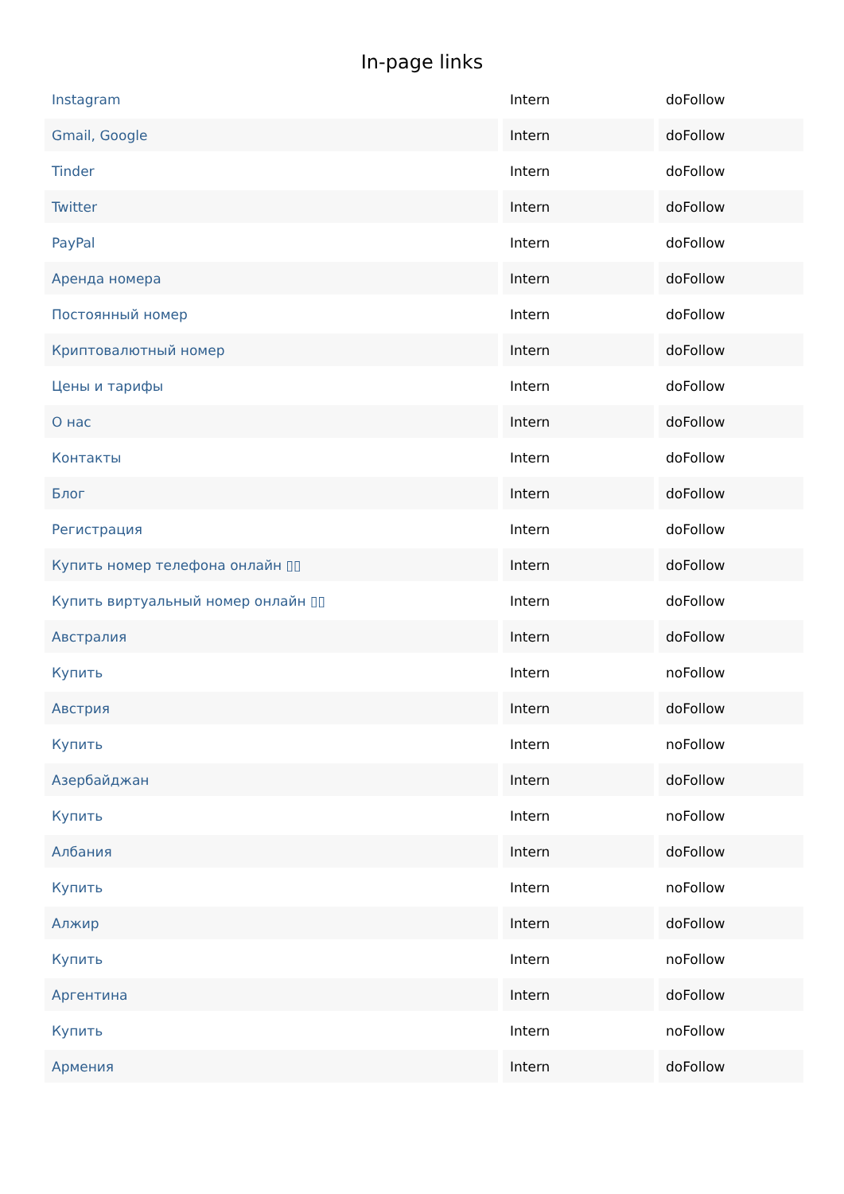In-page links
| Instagram | Intern | doFollow |
| Gmail, Google | Intern | doFollow |
| Tinder | Intern | doFollow |
| Twitter | Intern | doFollow |
| PayPal | Intern | doFollow |
| Аренда номера | Intern | doFollow |
| Постоянный номер | Intern | doFollow |
| Криптовалютный номер | Intern | doFollow |
| Цены и тарифы | Intern | doFollow |
| О нас | Intern | doFollow |
| Контакты | Intern | doFollow |
| Блог | Intern | doFollow |
| Регистрация | Intern | doFollow |
| Купить номер телефона онлайн ▯▯ | Intern | doFollow |
| Купить виртуальный номер онлайн ▯▯ | Intern | doFollow |
| Австралия | Intern | doFollow |
| Купить | Intern | noFollow |
| Австрия | Intern | doFollow |
| Купить | Intern | noFollow |
| Азербайджан | Intern | doFollow |
| Купить | Intern | noFollow |
| Албания | Intern | doFollow |
| Купить | Intern | noFollow |
| Алжир | Intern | doFollow |
| Купить | Intern | noFollow |
| Аргентина | Intern | doFollow |
| Купить | Intern | noFollow |
| Армения | Intern | doFollow |